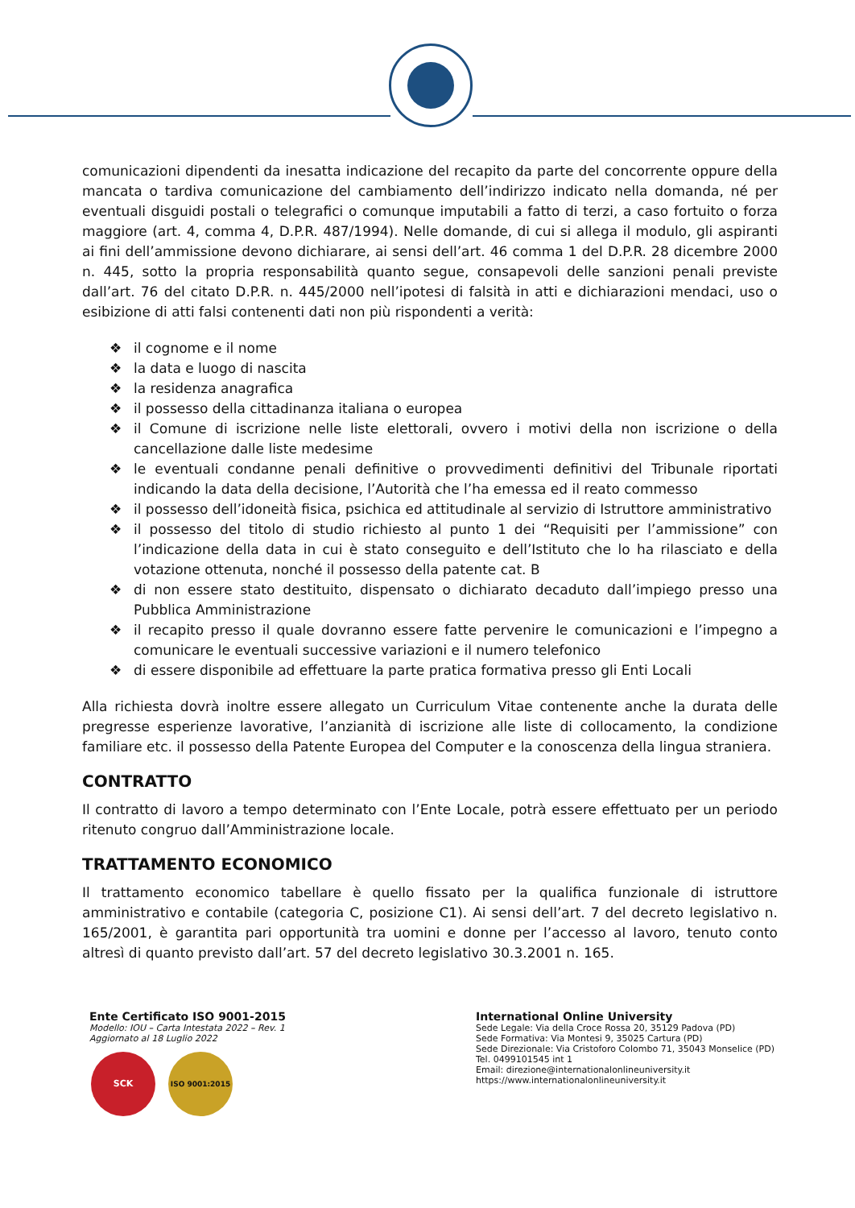comunicazioni dipendenti da inesatta indicazione del recapito da parte del concorrente oppure della mancata o tardiva comunicazione del cambiamento dell’indirizzo indicato nella domanda, né per eventuali disguidi postali o telegrafici o comunque imputabili a fatto di terzi, a caso fortuito o forza maggiore (art. 4, comma 4, D.P.R. 487/1994). Nelle domande, di cui si allega il modulo, gli aspiranti ai fini dell’ammissione devono dichiarare, ai sensi dell’art. 46 comma 1 del D.P.R. 28 dicembre 2000 n. 445, sotto la propria responsabilità quanto segue, consapevoli delle sanzioni penali previste dall’art. 76 del citato D.P.R. n. 445/2000 nell’ipotesi di falsità in atti e dichiarazioni mendaci, uso o esibizione di atti falsi contenenti dati non più rispondenti a verità:
❖ il cognome e il nome
❖ la data e luogo di nascita
❖ la residenza anagrafica
❖ il possesso della cittadinanza italiana o europea
❖ il Comune di iscrizione nelle liste elettorali, ovvero i motivi della non iscrizione o della cancellazione dalle liste medesime
❖ le eventuali condanne penali definitive o provvedimenti definitivi del Tribunale riportati indicando la data della decisione, l’Autorità che l’ha emessa ed il reato commesso
❖ il possesso dell’idoneità fisica, psichica ed attitudinale al servizio di Istruttore amministrativo
❖ il possesso del titolo di studio richiesto al punto 1 dei “Requisiti per l’ammissione” con l’indicazione della data in cui è stato conseguito e dell’Istituto che lo ha rilasciato e della votazione ottenuta, nonché il possesso della patente cat. B
❖ di non essere stato destituito, dispensato o dichiarato decaduto dall’impiego presso una Pubblica Amministrazione
❖ il recapito presso il quale dovranno essere fatte pervenire le comunicazioni e l’impegno a comunicare le eventuali successive variazioni e il numero telefonico
❖ di essere disponibile ad effettuare la parte pratica formativa presso gli Enti Locali
Alla richiesta dovrà inoltre essere allegato un Curriculum Vitae contenente anche la durata delle pregresse esperienze lavorative, l’anzianità di iscrizione alle liste di collocamento, la condizione familiare etc. il possesso della Patente Europea del Computer e la conoscenza della lingua straniera.
CONTRATTO
Il contratto di lavoro a tempo determinato con l’Ente Locale, potrà essere effettuato per un periodo ritenuto congruo dall’Amministrazione locale.
TRATTAMENTO ECONOMICO
Il trattamento economico tabellare è quello fissato per la qualifica funzionale di istruttore amministrativo e contabile (categoria C, posizione C1). Ai sensi dell’art. 7 del decreto legislativo n. 165/2001, è garantita pari opportunità tra uomini e donne per l’accesso al lavoro, tenuto conto altresì di quanto previsto dall’art. 57 del decreto legislativo 30.3.2001 n. 165.
Ente Certificato ISO 9001-2015
Modello: IOU – Carta Intestata 2022 – Rev. 1
Aggiornato al 18 Luglio 2022
SCK ISO 9001:2015
International Online University
Sede Legale: Via della Croce Rossa 20, 35129 Padova (PD)
Sede Formativa: Via Montesi 9, 35025 Cartura (PD)
Sede Direzionale: Via Cristoforo Colombo 71, 35043 Monselice (PD)
Tel. 0499101545 int 1
Email: direzione@internationalonlineuniversity.it
https://www.internationalonlineuniversity.it